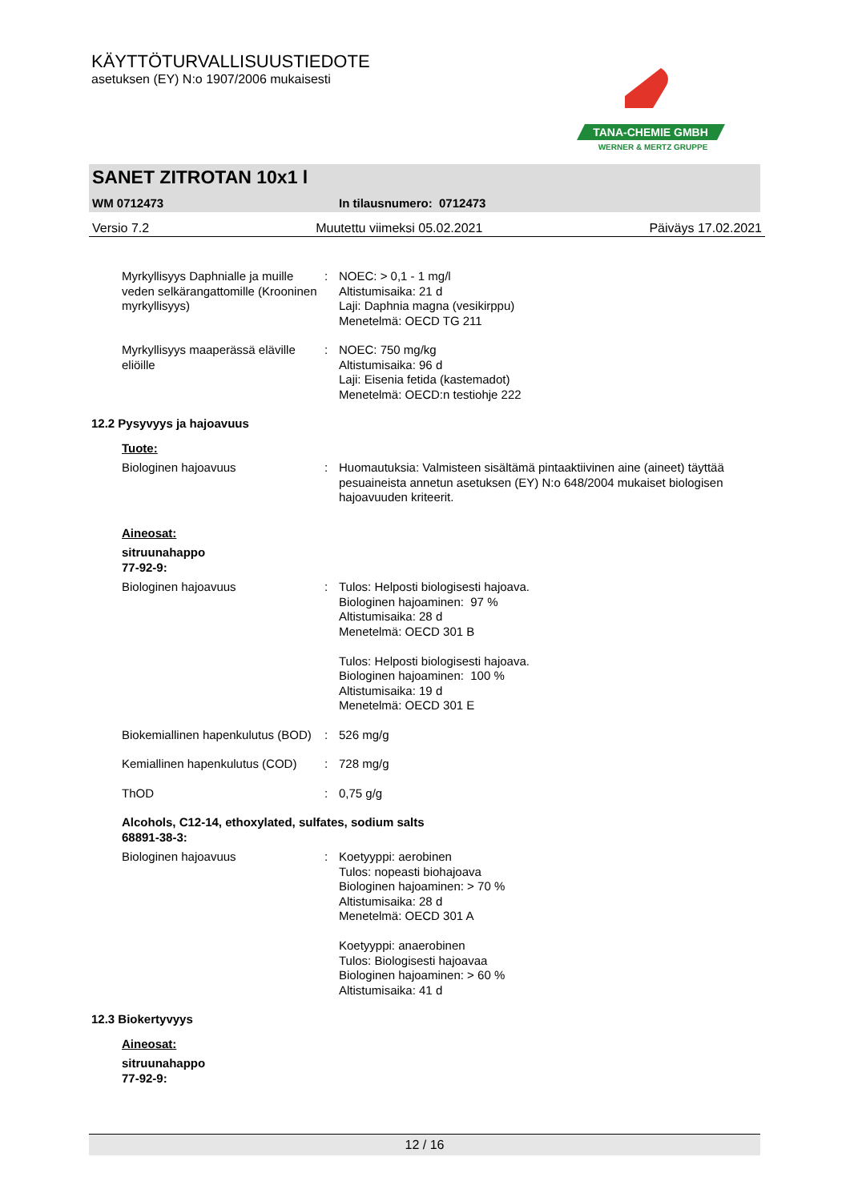KÄYTTÖTURVALLISUUSTIEDOTE
asetuksen (EY) N:o 1907/2006 mukaisesti
TANA-CHEMIE GMBH
WERNER & MERTZ GRUPPE
SANET ZITROTAN 10x1 l
WM 0712473 In tilausnumero: 0712473
Versio 7.2 Muutettu viimeksi 05.02.2021 Päiväys 17.02.2021
Myrkyllisyys Daphnialle ja muille veden selkärangattomille (Krooninen myrkyllisyys)
: NOEC: > 0,1 - 1 mg/l
Altistumisaika: 21 d
Laji: Daphnia magna (vesikirppu)
Menetelmä: OECD TG 211
Myrkyllisyys maaperässä eläville eliöille
: NOEC: 750 mg/kg
Altistumisaika: 96 d
Laji: Eisenia fetida (kastemadot)
Menetelmä: OECD:n testiohje 222
12.2 Pysyvyys ja hajoavuus
Tuote:
Biologinen hajoavuus : Huomautuksia: Valmisteen sisältämä pintaaktiivinen aine (aineet) täyttää pesuaineista annetun asetuksen (EY) N:o 648/2004 mukaiset biologisen hajoavuuden kriteerit.
Aineosat:
sitruunahappo
77-92-9:
Biologinen hajoavuus : Tulos: Helposti biologisesti hajoava.
Biologinen hajoaminen: 97 %
Altistumisaika: 28 d
Menetelmä: OECD 301 B
Tulos: Helposti biologisesti hajoava.
Biologinen hajoaminen: 100 %
Altistumisaika: 19 d
Menetelmä: OECD 301 E
Biokemiallinen hapenkulutus (BOD)
: 526 mg/g
Kemiallinen hapenkulutus (COD)
: 728 mg/g
ThOD : 0,75 g/g
Alcohols, C12-14, ethoxylated, sulfates, sodium salts
68891-38-3:
Biologinen hajoavuus : Koetyyppi: aerobinen
Tulos: nopeasti biohajoava
Biologinen hajoaminen: > 70 %
Altistumisaika: 28 d
Menetelmä: OECD 301 A
Koetyyppi: anaerobinen
Tulos: Biologisesti hajoavaa
Biologinen hajoaminen: > 60 %
Altistumisaika: 41 d
12.3 Biokertyvyys
Aineosat:
sitruunahappo
77-92-9:
12 / 16